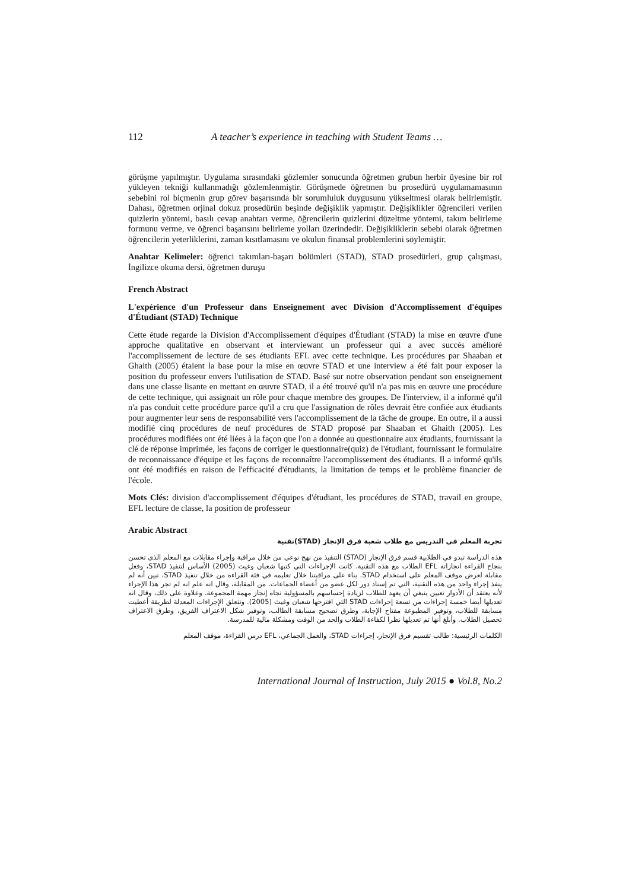112 A teacher’s experience in teaching with Student Teams …
görüşme yapılmıştır. Uygulama sırasındaki gözlemler sonucunda öğretmen grubun herbir üyesine bir rol yükleyen tekniği kullanmadığı gözlemlenmiştir. Görüşmede öğretmen bu prosedürü uygulamamasının sebebini rol biçmenin grup görev başarısında bir sorumluluk duygusunu yükseltmesi olarak belirlemiştir. Dahası, öğretmen orjinal dokuz prosedürün beşinde değişiklik yapmıştır. Değişiklikler öğrencileri verilen quizlerin yöntemi, basılı cevap anahtarı verme, öğrencilerin quizlerini düzeltme yöntemi, takım belirleme formunu verme, ve öğrenci başarısını belirleme yolları üzerindedir. Değişikliklerin sebebi olarak öğretmen öğrencilerin yeterliklerini, zaman kısıtlamasını ve okulun finansal problemlerini söylemiştir.
Anahtar Kelimeler: öğrenci takımları-başarı bölümleri (STAD), STAD prosedürleri, grup çalışması, İngilizce okuma dersi, öğretmen duruşu
French Abstract
L'expérience d'un Professeur dans Enseignement avec Division d'Accomplissement d'équipes d'Étudiant (STAD) Technique
Cette étude regarde la Division d'Accomplissement d'équipes d'Étudiant (STAD) la mise en œuvre d'une approche qualitative en observant et interviewant un professeur qui a avec succès amélioré l'accomplissement de lecture de ses étudiants EFL avec cette technique. Les procédures par Shaaban et Ghaith (2005) étaient la base pour la mise en œuvre STAD et une interview a été fait pour exposer la position du professeur envers l'utilisation de STAD. Basé sur notre observation pendant son enseignement dans une classe lisante en mettant en œuvre STAD, il a été trouvé qu'il n'a pas mis en œuvre une procédure de cette technique, qui assignait un rôle pour chaque membre des groupes. De l'interview, il a informé qu'il n'a pas conduit cette procédure parce qu'il a cru que l'assignation de rôles devrait être confiée aux étudiants pour augmenter leur sens de responsabilité vers l'accomplissement de la tâche de groupe. En outre, il a aussi modifié cinq procédures de neuf procédures de STAD proposé par Shaaban et Ghaith (2005). Les procédures modifiées ont été liées à la façon que l'on a donnée au questionnaire aux étudiants, fournissant la clé de réponse imprimée, les façons de corriger le questionnaire(quiz) de l'étudiant, fournissant le formulaire de reconnaissance d'équipe et les façons de reconnaître l'accomplissement des étudiants. Il a informé qu'ils ont été modifiés en raison de l'efficacité d'étudiants, la limitation de temps et le problème financier de l'école.
Mots Clés: division d'accomplissement d'équipes d'étudiant, les procédures de STAD, travail en groupe, EFL lecture de classe, la position de professeur
Arabic Abstract
تجربة المعلم في التدريس مع طلاب شعبة فرق الإنجاز (STAD)تقنية
هذه الدراسة تبدو في الطلابية قسم فرق الإنجاز (STAD) التنفيذ من نهج نوعي من خلال مراقبة وإجراء مقابلات مع المعلم الذي تحسن بنجاح القراءة انجازاته EFL الطلاب مع هذه التقنية. كانت الإجراءات التي كتبها شعبان وغيث (2005) الأساس لتنفيذ STAD، وفعل مقابلة لعرض موقف المعلم على استخدام STAD. بناء على مراقبتنا خلال تعليمه في فئة القراءة من خلال تنفيذ STAD، تبين أنه لم ينفذ إجراء واحد من هذه التقنية، التي تم إسناد دور لكل عضو من أعضاء الجماعات. من المقابلة، وقال انه علم انه لم تجر هذا الإجراء لأنه يعتقد أن الأدوار تعيين ينبغي أن يعهد للطلاب لزيادة إحساسهم بالمسؤولية تجاه إنجاز مهمة المجموعة. وعلاوة على ذلك، وقال انه تعديلها أيضا خمسة إجراءات من تسعة إجراءات STAD التي اقترحها شعبان وغيث (2005). وتتعلق الإجراءات المعدلة لطريقة أعطيت مسابقة للطلاب، وتوفير المطبوعة مفتاح الإجابة، وطرق تصحيح مسابقة الطالب، وتوفير شكل الاعتراف الفريق، وطرق الاعتراف تحصيل الطلاب. وأبلغ أنها تم تعديلها نظرا لكفاءة الطلاب والحد من الوقت ومشكلة مالية للمدرسة.
الكلمات الرئيسية: طالب تقسيم فرق الإنجاز، إجراءات STAD، والعمل الجماعي، EFL درس القراءة، موقف المعلم
International Journal of Instruction, July 2015 ● Vol.8, No.2